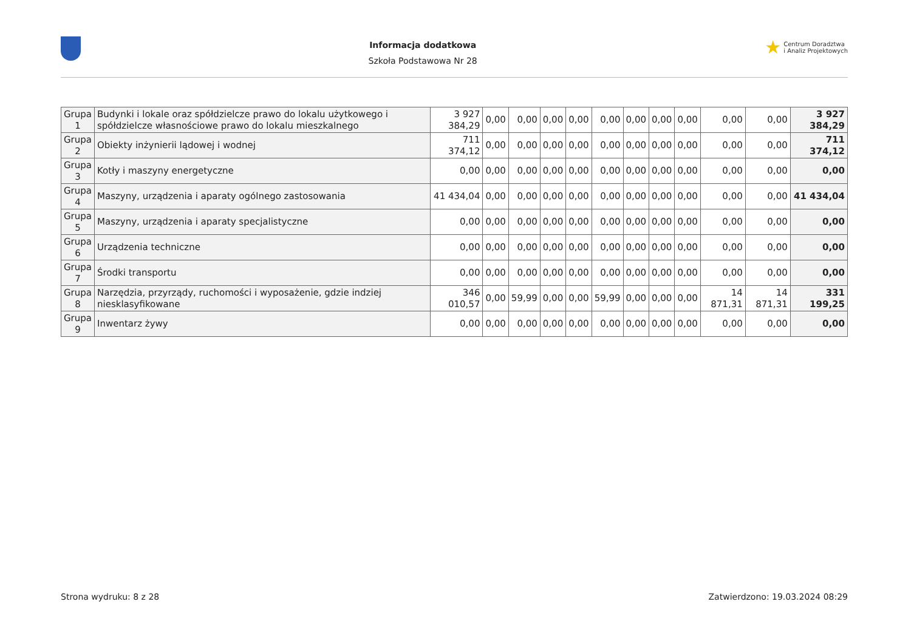Informacja dodatkowa
Szkoła Podstawowa Nr 28
★ Centrum Doradztwa
i Analiz Projektowych
| Grupa 1 | Budynki i lokale oraz spółdzielcze prawo do lokalu użytkowego i spółdzielcze własnościowe prawo do lokalu mieszkalnego | 3 927 384,29 | 0,00 | 0,00 | 0,00 | 0,00 | 0,00 | 0,00 | 0,00 | 0,00 | 0,00 | 0,00 | 3 927 384,29 |
| Grupa 2 | Obiekty inżynierii lądowej i wodnej | 711 374,12 | 0,00 | 0,00 | 0,00 | 0,00 | 0,00 | 0,00 | 0,00 | 0,00 | 0,00 | 0,00 | 711 374,12 |
| Grupa 3 | Kotły i maszyny energetyczne | 0,00 | 0,00 | 0,00 | 0,00 | 0,00 | 0,00 | 0,00 | 0,00 | 0,00 | 0,00 | 0,00 | 0,00 |
| Grupa 4 | Maszyny, urządzenia i aparaty ogólnego zastosowania | 41 434,04 | 0,00 | 0,00 | 0,00 | 0,00 | 0,00 | 0,00 | 0,00 | 0,00 | 0,00 | 0,00 | 41 434,04 |
| Grupa 5 | Maszyny, urządzenia i aparaty specjalistyczne | 0,00 | 0,00 | 0,00 | 0,00 | 0,00 | 0,00 | 0,00 | 0,00 | 0,00 | 0,00 | 0,00 | 0,00 |
| Grupa 6 | Urządzenia techniczne | 0,00 | 0,00 | 0,00 | 0,00 | 0,00 | 0,00 | 0,00 | 0,00 | 0,00 | 0,00 | 0,00 | 0,00 |
| Grupa 7 | Środki transportu | 0,00 | 0,00 | 0,00 | 0,00 | 0,00 | 0,00 | 0,00 | 0,00 | 0,00 | 0,00 | 0,00 | 0,00 |
| Grupa 8 | Narzędzia, przyrządy, ruchomości i wyposażenie, gdzie indziej niesklasyfikowane | 346 010,57 | 0,00 | 59,99 | 0,00 | 0,00 | 59,99 | 0,00 | 0,00 | 0,00 | 14 871,31 | 14 871,31 | 331 199,25 |
| Grupa 9 | Inwentarz żywy | 0,00 | 0,00 | 0,00 | 0,00 | 0,00 | 0,00 | 0,00 | 0,00 | 0,00 | 0,00 | 0,00 | 0,00 |
Strona wydruku: 8 z 28 Zatwierdzono: 19.03.2024 08:29